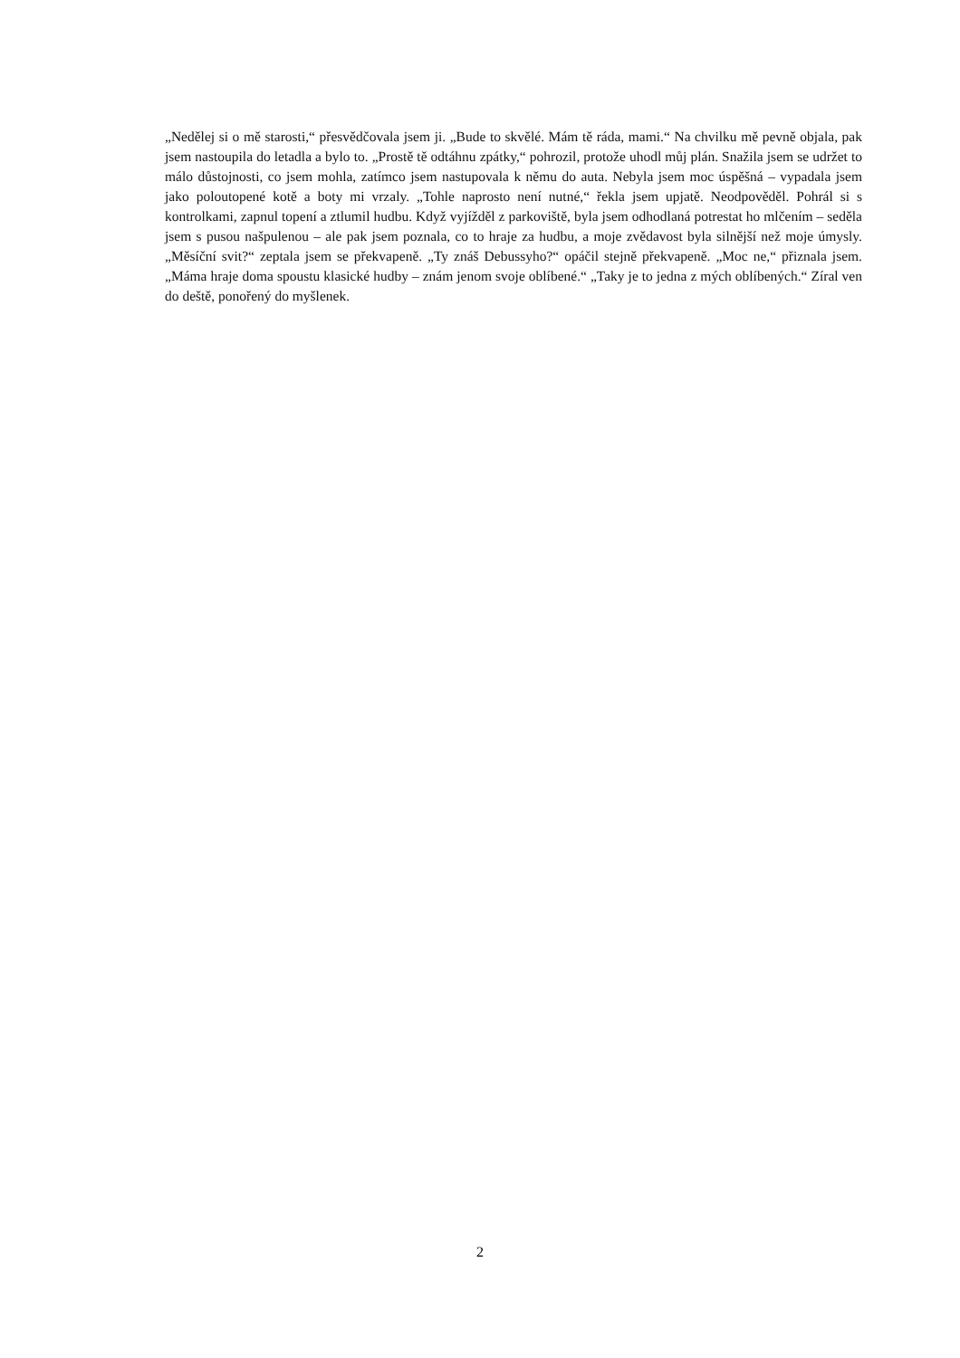„Nedělej si o mě starosti,“ přesvědčovala jsem ji. „Bude to skvělé. Mám tě ráda, mami.“ Na chvilku mě pevně objala, pak jsem nastoupila do letadla a bylo to. „Prostě tě odtáhnu zpátky,“ pohrozil, protože uhodl můj plán. Snažila jsem se udržet to málo důstojnosti, co jsem mohla, zatímco jsem nastupovala k němu do auta. Nebyla jsem moc úspěšná – vypadala jsem jako poloutopené kotě a boty mi vrzaly. „Tohle naprosto není nutné,“ řekla jsem upjatě. Neodpověděl. Pohrál si s kontrolkami, zapnul topení a ztlumil hudbu. Když vyjížděl z parkoviště, byla jsem odhodlaná potrestat ho mlčením – seděla jsem s pusou našpulenou – ale pak jsem poznala, co to hraje za hudbu, a moje zvědavost byla silnější než moje úmysly. „Měsíční svit?“ zeptala jsem se překvapeně. „Ty znáš Debussyho?“ opáčil stejně překvapeně. „Moc ne,“ přiznala jsem. „Máma hraje doma spoustu klasické hudby – znám jenom svoje oblíbené.“ „Taky je to jedna z mých oblíbených.“ Zíral ven do deště, ponořený do myšlenek.
2